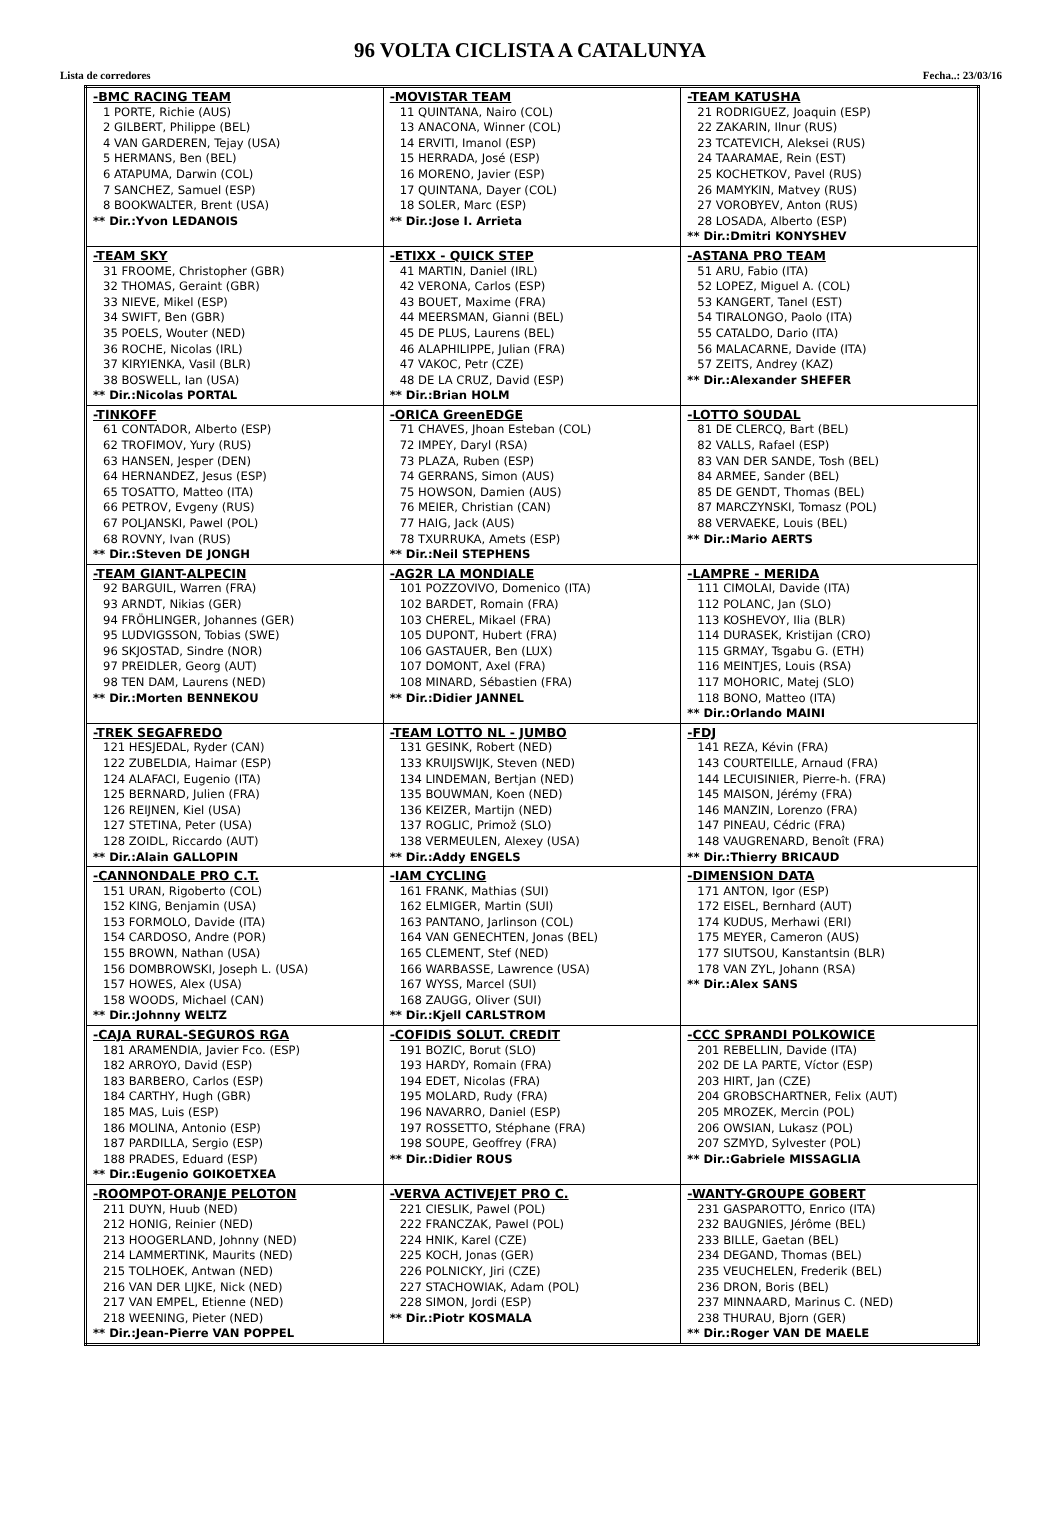96 VOLTA CICLISTA A CATALUNYA
Lista de corredores Fecha..: 23/03/16
| -BMC RACING TEAM 1 PORTE, Richie (AUS) 2 GILBERT, Philippe (BEL) 4 VAN GARDEREN, Tejay (USA) 5 HERMANS, Ben (BEL) 6 ATAPUMA, Darwin (COL) 7 SANCHEZ, Samuel (ESP) 8 BOOKWALTER, Brent (USA) ** Dir.:Yvon LEDANOIS | -MOVISTAR TEAM 11 QUINTANA, Nairo (COL) 13 ANACONA, Winner (COL) 14 ERVITI, Imanol (ESP) 15 HERRADA, José (ESP) 16 MORENO, Javier (ESP) 17 QUINTANA, Dayer (COL) 18 SOLER, Marc (ESP) ** Dir.:Jose I. Arrieta | -TEAM KATUSHA 21 RODRIGUEZ, Joaquin (ESP) 22 ZAKARIN, Ilnur (RUS) 23 TCATEVICH, Aleksei (RUS) 24 TAARAMAE, Rein (EST) 25 KOCHETKOV, Pavel (RUS) 26 MAMYKIN, Matvey (RUS) 27 VOROBYEV, Anton (RUS) 28 LOSADA, Alberto (ESP) ** Dir.:Dmitri KONYSHEV |
| -TEAM SKY 31 FROOME, Christopher (GBR) 32 THOMAS, Geraint (GBR) 33 NIEVE, Mikel (ESP) 34 SWIFT, Ben (GBR) 35 POELS, Wouter (NED) 36 ROCHE, Nicolas (IRL) 37 KIRYIENKA, Vasil (BLR) 38 BOSWELL, Ian (USA) ** Dir.:Nicolas PORTAL | -ETIXX - QUICK STEP 41 MARTIN, Daniel (IRL) 42 VERONA, Carlos (ESP) 43 BOUET, Maxime (FRA) 44 MEERSMAN, Gianni (BEL) 45 DE PLUS, Laurens (BEL) 46 ALAPHILIPPE, Julian (FRA) 47 VAKOC, Petr (CZE) 48 DE LA CRUZ, David (ESP) ** Dir.:Brian HOLM | -ASTANA PRO TEAM 51 ARU, Fabio (ITA) 52 LOPEZ, Miguel A. (COL) 53 KANGERT, Tanel (EST) 54 TIRALONGO, Paolo (ITA) 55 CATALDO, Dario (ITA) 56 MALACARNE, Davide (ITA) 57 ZEITS, Andrey (KAZ) ** Dir.:Alexander SHEFER |
| -TINKOFF 61 CONTADOR, Alberto (ESP) 62 TROFIMOV, Yury (RUS) 63 HANSEN, Jesper (DEN) 64 HERNANDEZ, Jesus (ESP) 65 TOSATTO, Matteo (ITA) 66 PETROV, Evgeny (RUS) 67 POLJANSKI, Pawel (POL) 68 ROVNY, Ivan (RUS) ** Dir.:Steven DE JONGH | -ORICA GreenEDGE 71 CHAVES, Jhoan Esteban (COL) 72 IMPEY, Daryl (RSA) 73 PLAZA, Ruben (ESP) 74 GERRANS, Simon (AUS) 75 HOWSON, Damien (AUS) 76 MEIER, Christian (CAN) 77 HAIG, Jack (AUS) 78 TXURRUKA, Amets (ESP) ** Dir.:Neil STEPHENS | -LOTTO SOUDAL 81 DE CLERCQ, Bart (BEL) 82 VALLS, Rafael (ESP) 83 VAN DER SANDE, Tosh (BEL) 84 ARMEE, Sander (BEL) 85 DE GENDT, Thomas (BEL) 87 MARCZYNSKI, Tomasz (POL) 88 VERVAEKE, Louis (BEL) ** Dir.:Mario AERTS |
| -TEAM GIANT-ALPECIN 92 BARGUIL, Warren (FRA) 93 ARNDT, Nikias (GER) 94 FRÖHLINGER, Johannes (GER) 95 LUDVIGSSON, Tobias (SWE) 96 SKJOSTAD, Sindre (NOR) 97 PREIDLER, Georg (AUT) 98 TEN DAM, Laurens (NED) ** Dir.:Morten BENNEKOU | -AG2R LA MONDIALE 101 POZZOVIVO, Domenico (ITA) 102 BARDET, Romain (FRA) 103 CHEREL, Mikael (FRA) 105 DUPONT, Hubert (FRA) 106 GASTAUER, Ben (LUX) 107 DOMONT, Axel (FRA) 108 MINARD, Sébastien (FRA) ** Dir.:Didier JANNEL | -LAMPRE - MERIDA 111 CIMOLAI, Davide (ITA) 112 POLANC, Jan (SLO) 113 KOSHEVOY, Ilia (BLR) 114 DURASEK, Kristijan (CRO) 115 GRMAY, Tsgabu G. (ETH) 116 MEINTJES, Louis (RSA) 117 MOHORIC, Matej (SLO) 118 BONO, Matteo (ITA) ** Dir.:Orlando MAINI |
| -TREK SEGAFREDO 121 HESJEDAL, Ryder (CAN) 122 ZUBELDIA, Haimar (ESP) 124 ALAFACI, Eugenio (ITA) 125 BERNARD, Julien (FRA) 126 REIJNEN, Kiel (USA) 127 STETINA, Peter (USA) 128 ZOIDL, Riccardo (AUT) ** Dir.:Alain GALLOPIN | -TEAM LOTTO NL - JUMBO 131 GESINK, Robert (NED) 133 KRUIJSWIJK, Steven (NED) 134 LINDEMAN, Bertjan (NED) 135 BOUWMAN, Koen (NED) 136 KEIZER, Martijn (NED) 137 ROGLIC, Primož (SLO) 138 VERMEULEN, Alexey (USA) ** Dir.:Addy ENGELS | -FDJ 141 REZA, Kévin (FRA) 143 COURTEILLE, Arnaud (FRA) 144 LECUISINIER, Pierre-h. (FRA) 145 MAISON, Jérémy (FRA) 146 MANZIN, Lorenzo (FRA) 147 PINEAU, Cédric (FRA) 148 VAUGRENARD, Benoît (FRA) ** Dir.:Thierry BRICAUD |
| -CANNONDALE PRO C.T. 151 URAN, Rigoberto (COL) 152 KING, Benjamin (USA) 153 FORMOLO, Davide (ITA) 154 CARDOSO, Andre (POR) 155 BROWN, Nathan (USA) 156 DOMBROWSKI, Joseph L. (USA) 157 HOWES, Alex (USA) 158 WOODS, Michael (CAN) ** Dir.:Johnny WELTZ | -IAM CYCLING 161 FRANK, Mathias (SUI) 162 ELMIGER, Martin (SUI) 163 PANTANO, Jarlinson (COL) 164 VAN GENECHTEN, Jonas (BEL) 165 CLEMENT, Stef (NED) 166 WARBASSE, Lawrence (USA) 167 WYSS, Marcel (SUI) 168 ZAUGG, Oliver (SUI) ** Dir.:Kjell CARLSTROM | -DIMENSION DATA 171 ANTON, Igor (ESP) 172 EISEL, Bernhard (AUT) 174 KUDUS, Merhawi (ERI) 175 MEYER, Cameron (AUS) 177 SIUTSOU, Kanstantsin (BLR) 178 VAN ZYL, Johann (RSA) ** Dir.:Alex SANS |
| -CAJA RURAL-SEGUROS RGA 181 ARAMENDIA, Javier Fco. (ESP) 182 ARROYO, David (ESP) 183 BARBERO, Carlos (ESP) 184 CARTHY, Hugh (GBR) 185 MAS, Luis (ESP) 186 MOLINA, Antonio (ESP) 187 PARDILLA, Sergio (ESP) 188 PRADES, Eduard (ESP) ** Dir.:Eugenio GOIKOETXEA | -COFIDIS SOLUT. CREDIT 191 BOZIC, Borut (SLO) 193 HARDY, Romain (FRA) 194 EDET, Nicolas (FRA) 195 MOLARD, Rudy (FRA) 196 NAVARRO, Daniel (ESP) 197 ROSSETTO, Stéphane (FRA) 198 SOUPE, Geoffrey (FRA) ** Dir.:Didier ROUS | -CCC SPRANDI POLKOWICE 201 REBELLIN, Davide (ITA) 202 DE LA PARTE, Víctor (ESP) 203 HIRT, Jan (CZE) 204 GROBSCHARTNER, Felix (AUT) 205 MROZEK, Mercin (POL) 206 OWSIAN, Lukasz (POL) 207 SZMYD, Sylvester (POL) ** Dir.:Gabriele MISSAGLIA |
| -ROOMPOT-ORANJE PELOTON 211 DUYN, Huub (NED) 212 HONIG, Reinier (NED) 213 HOOGERLAND, Johnny (NED) 214 LAMMERTINK, Maurits (NED) 215 TOLHOEK, Antwan (NED) 216 VAN DER LIJKE, Nick (NED) 217 VAN EMPEL, Etienne (NED) 218 WEENING, Pieter (NED) ** Dir.:Jean-Pierre VAN POPPEL | -VERVA ACTIVEJET PRO C. 221 CIESLIK, Pawel (POL) 222 FRANCZAK, Pawel (POL) 224 HNIK, Karel (CZE) 225 KOCH, Jonas (GER) 226 POLNICKY, Jiri (CZE) 227 STACHOWIAK, Adam (POL) 228 SIMON, Jordi (ESP) ** Dir.:Piotr KOSMALA | -WANTY-GROUPE GOBERT 231 GASPAROTTO, Enrico (ITA) 232 BAUGNIES, Jérôme (BEL) 233 BILLE, Gaetan (BEL) 234 DEGAND, Thomas (BEL) 235 VEUCHELEN, Frederik (BEL) 236 DRON, Boris (BEL) 237 MINNAARD, Marinus C. (NED) 238 THURAU, Bjorn (GER) ** Dir.:Roger VAN DE MAELE |